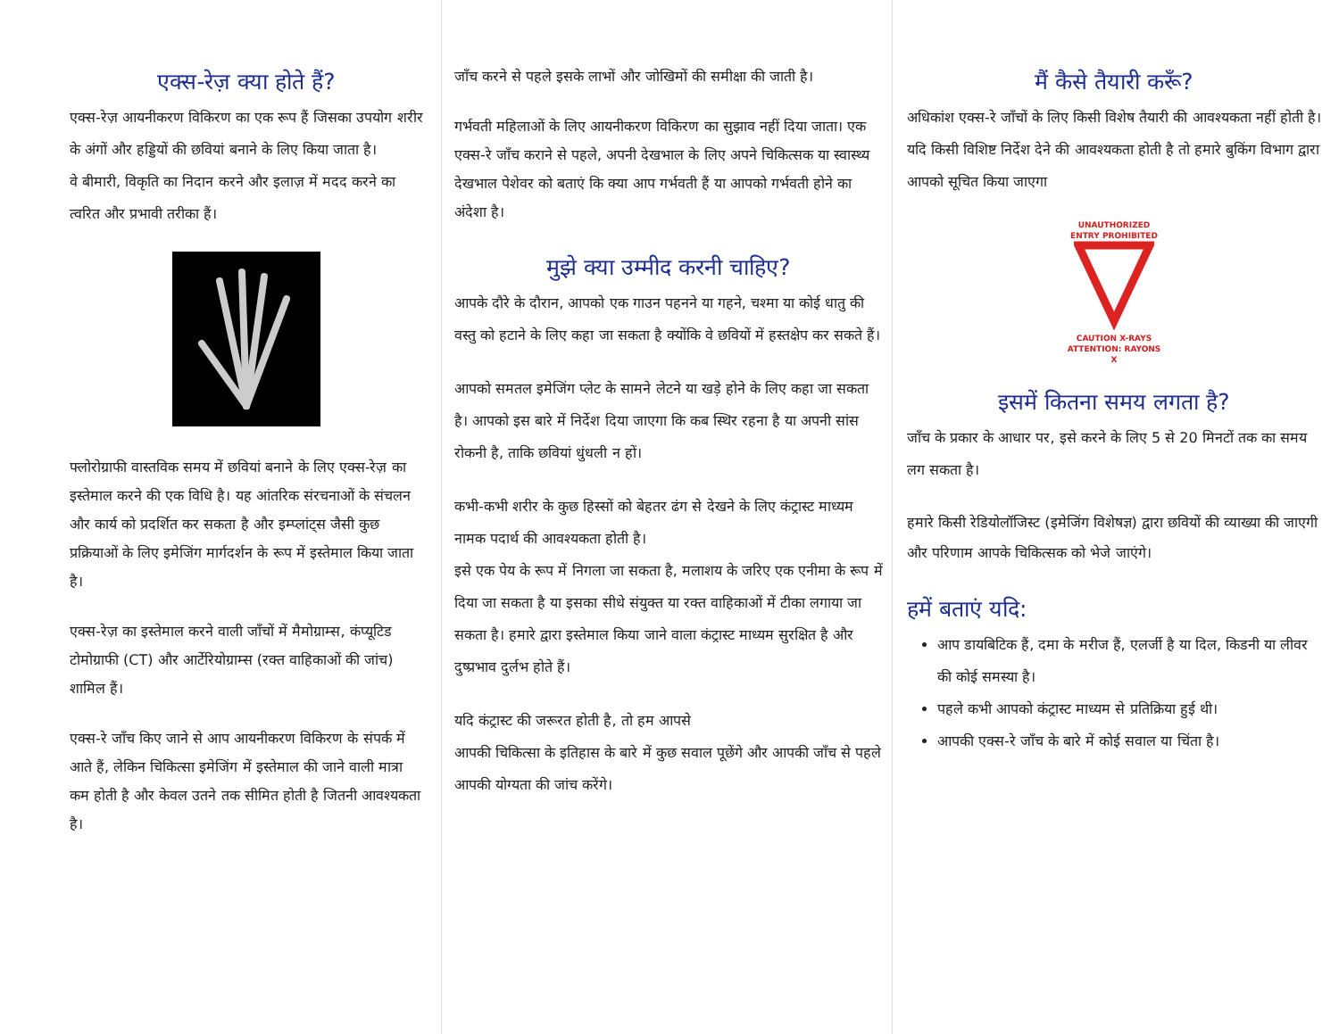एक्स-रेज़ क्या होते हैं?
एक्स-रेज़ आयनीकरण विकिरण का एक रूप हैं जिसका उपयोग शरीर के अंगों और हड्डियों की छवियां बनाने के लिए किया जाता है।
वे बीमारी, विकृति का निदान करने और इलाज़ में मदद करने का त्वरित और प्रभावी तरीका हैं।
फ्लोरोग्राफी वास्तविक समय में छवियां बनाने के लिए एक्स-रेज़ का इस्तेमाल करने की एक विधि है। यह आंतरिक संरचनाओं के संचलन और कार्य को प्रदर्शित कर सकता है और इम्प्लांट्स जैसी कुछ प्रक्रियाओं के लिए इमेजिंग मार्गदर्शन के रूप में इस्तेमाल किया जाता है।
एक्स-रेज़ का इस्तेमाल करने वाली जाँचों में मैमोग्राम्स, कंप्यूटिड टोमोग्राफी (CT) और आर्टेरियोग्राम्स (रक्त वाहिकाओं की जांच) शामिल हैं।
एक्स-रे जाँच किए जाने से आप आयनीकरण विकिरण के संपर्क में आते हैं, लेकिन चिकित्सा इमेजिंग में इस्तेमाल की जाने वाली मात्रा कम होती है और केवल उतने तक सीमित होती है जितनी आवश्यकता है।
जाँच करने से पहले इसके लाभों और जोखिमों की समीक्षा की जाती है।
गर्भवती महिलाओं के लिए आयनीकरण विकिरण का सुझाव नहीं दिया जाता। एक एक्स-रे जाँच कराने से पहले, अपनी देखभाल के लिए अपने चिकित्सक या स्वास्थ्य देखभाल पेशेवर को बताएं कि क्या आप गर्भवती हैं या आपको गर्भवती होने का अंदेशा है।
मुझे क्या उम्मीद करनी चाहिए?
आपके दौरे के दौरान, आपको एक गाउन पहनने या गहने, चश्मा या कोई धातु की वस्तु को हटाने के लिए कहा जा सकता है क्योंकि वे छवियों में हस्तक्षेप कर सकते हैं।
आपको समतल इमेजिंग प्लेट के सामने लेटने या खड़े होने के लिए कहा जा सकता है। आपको इस बारे में निर्देश दिया जाएगा कि कब स्थिर रहना है या अपनी सांस रोकनी है, ताकि छवियां धुंधली न हों।
कभी-कभी शरीर के कुछ हिस्सों को बेहतर ढंग से देखने के लिए कंट्रास्ट माध्यम नामक पदार्थ की आवश्यकता होती है।
इसे एक पेय के रूप में निगला जा सकता है, मलाशय के जरिए एक एनीमा के रूप में दिया जा सकता है या इसका सीधे संयुक्त या रक्त वाहिकाओं में टीका लगाया जा सकता है। हमारे द्वारा इस्तेमाल किया जाने वाला कंट्रास्ट माध्यम सुरक्षित है और दुष्प्रभाव दुर्लभ होते हैं।
यदि कंट्रास्ट की जरूरत होती है, तो हम आपसे
आपकी चिकित्सा के इतिहास के बारे में कुछ सवाल पूछेंगे और आपकी जाँच से पहले आपकी योग्यता की जांच करेंगे।
मैं कैसे तैयारी करूँ?
अधिकांश एक्स-रे जाँचों के लिए किसी विशेष तैयारी की आवश्यकता नहीं होती है। यदि किसी विशिष्ट निर्देश देने की आवश्यकता होती है तो हमारे बुकिंग विभाग द्वारा आपको सूचित किया जाएगा
UNAUTHORIZED ENTRY PROHIBITED
CAUTION X-RAYS
ATTENTION: RAYONS X
इसमें कितना समय लगता है?
जाँच के प्रकार के आधार पर, इसे करने के लिए 5 से 20 मिनटों तक का समय लग सकता है।
हमारे किसी रेडियोलॉजिस्ट (इमेजिंग विशेषज्ञ) द्वारा छवियों की व्याख्या की जाएगी और परिणाम आपके चिकित्सक को भेजे जाएंगे।
हमें बताएं यदि:
आप डायबिटिक हैं, दमा के मरीज हैं, एलर्जी है या दिल, किडनी या लीवर की कोई समस्या है।
पहले कभी आपको कंट्रास्ट माध्यम से प्रतिक्रिया हुई थी।
आपकी एक्स-रे जाँच के बारे में कोई सवाल या चिंता है।